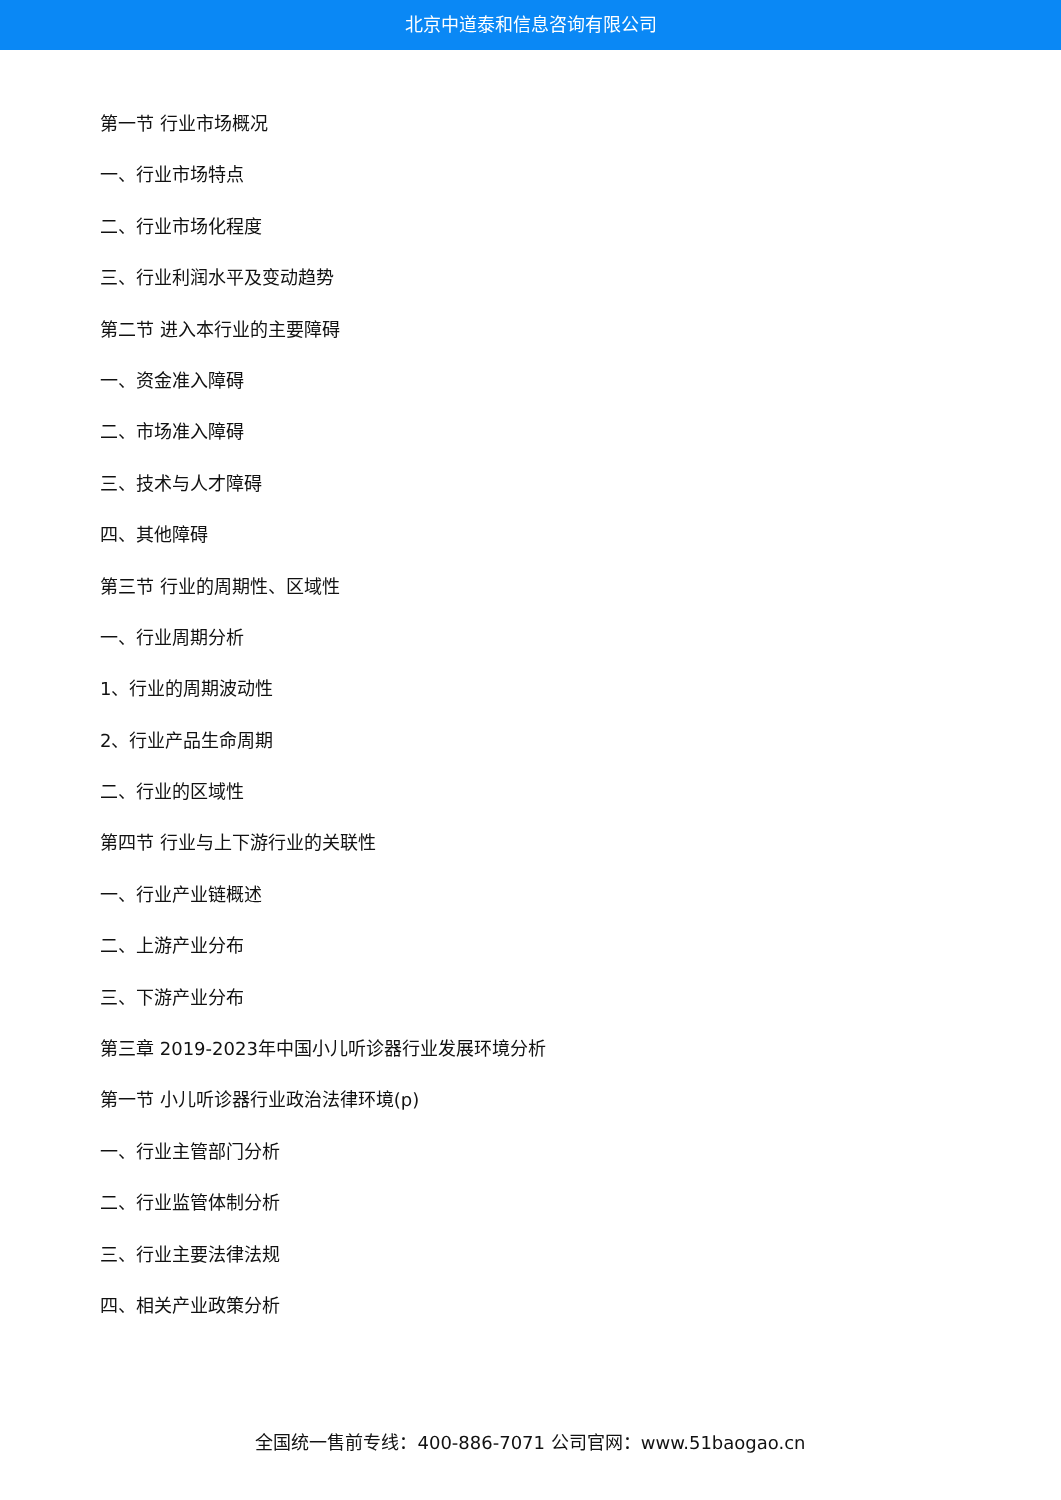北京中道泰和信息咨询有限公司
第一节 行业市场概况
一、行业市场特点
二、行业市场化程度
三、行业利润水平及变动趋势
第二节 进入本行业的主要障碍
一、资金准入障碍
二、市场准入障碍
三、技术与人才障碍
四、其他障碍
第三节 行业的周期性、区域性
一、行业周期分析
1、行业的周期波动性
2、行业产品生命周期
二、行业的区域性
第四节 行业与上下游行业的关联性
一、行业产业链概述
二、上游产业分布
三、下游产业分布
第三章 2019-2023年中国小儿听诊器行业发展环境分析
第一节 小儿听诊器行业政治法律环境(p)
一、行业主管部门分析
二、行业监管体制分析
三、行业主要法律法规
四、相关产业政策分析
全国统一售前专线：400-886-7071 公司官网：www.51baogao.cn